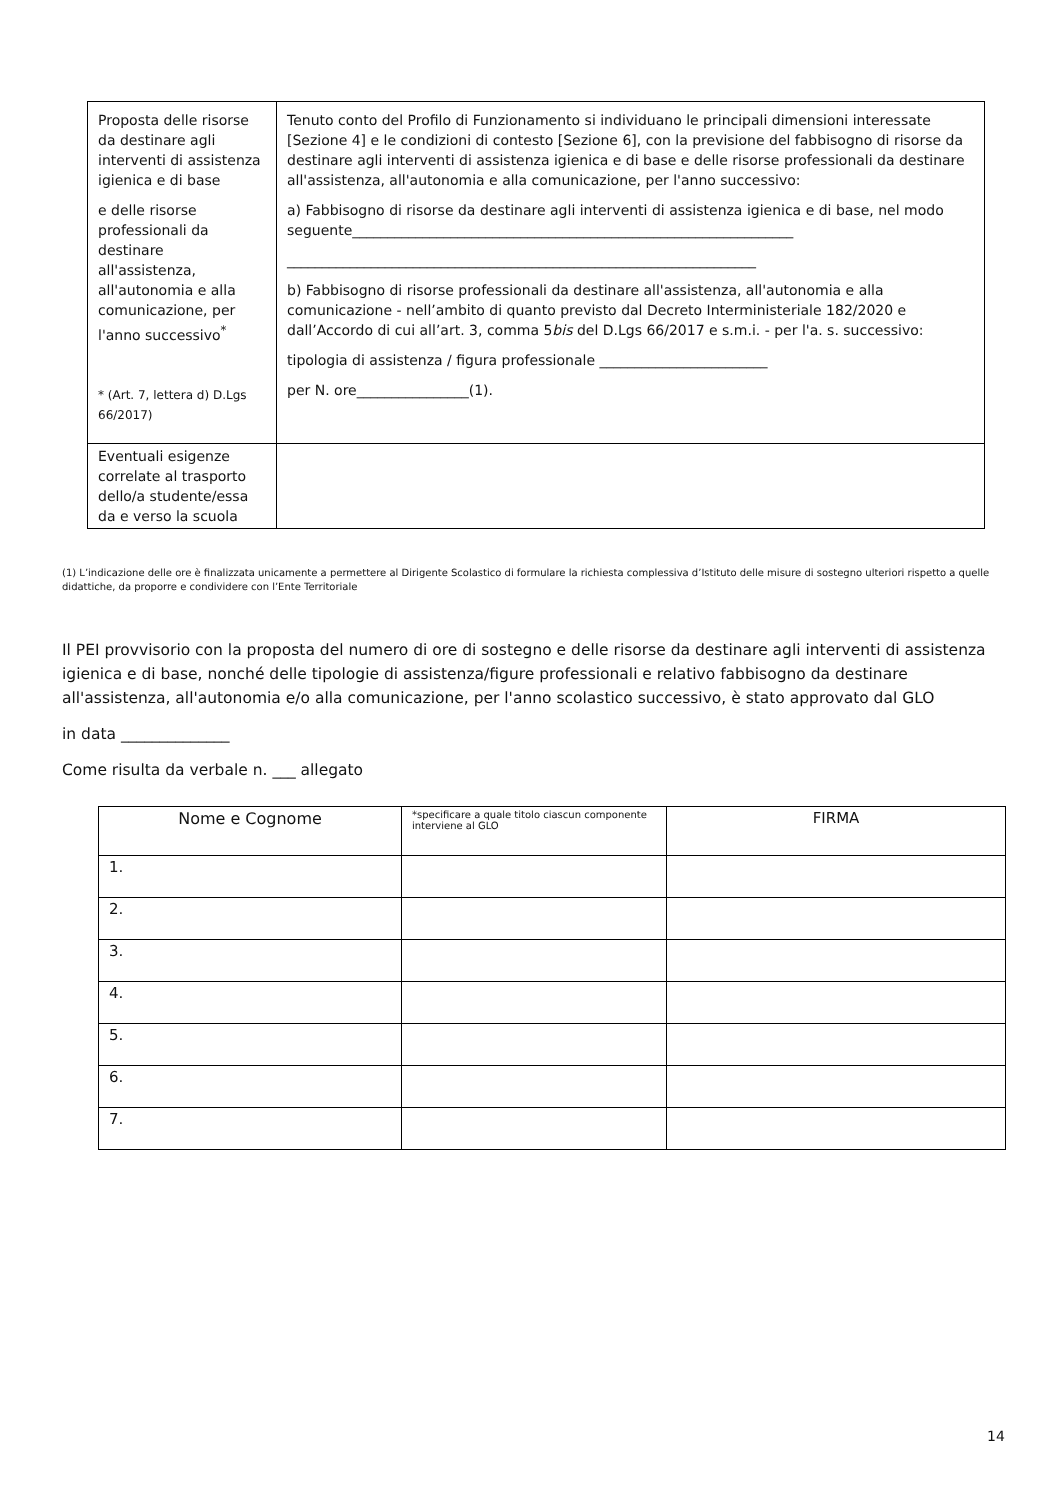| Proposta delle risorse da destinare agli interventi di assistenza igienica e di base e delle risorse professionali da destinare all'assistenza, all'autonomia e alla comunicazione, per l'anno successivo<sup>*</sup> * (Art. 7, lettera d) D.Lgs 66/2017) | Tenuto conto del Profilo di Funzionamento si individuano le principali dimensioni interessate [Sezione 4] e le condizioni di contesto [Sezione 6], con la previsione del fabbisogno di risorse da destinare agli interventi di assistenza igienica e di base e delle risorse professionali da destinare all'assistenza, all'autonomia e alla comunicazione, per l'anno successivo: a) Fabbisogno di risorse da destinare agli interventi di assistenza igienica e di base, nel modo seguente_______________________________________________________________ ___________________________________________________________________ b) Fabbisogno di risorse professionali da destinare all'assistenza, all'autonomia e alla comunicazione - nell’ambito di quanto previsto dal Decreto Interministeriale 182/2020 e dall’Accordo di cui all’art. 3, comma 5 bis del D.Lgs 66/2017 e s.m.i. - per l'a. s. successivo: tipologia di assistenza / figura professionale ________________________ per N. ore________________(1). |
| Eventuali esigenze correlate al trasporto dello/a studente/essa da e verso la scuola | |
(1) L’indicazione delle ore è finalizzata unicamente a permettere al Dirigente Scolastico di formulare la richiesta complessiva d’Istituto delle misure di sostegno ulteriori rispetto a quelle didattiche, da proporre e condividere con l’Ente Territoriale
Il PEI provvisorio con la proposta del numero di ore di sostegno e delle risorse da destinare agli interventi di assistenza igienica e di base, nonché delle tipologie di assistenza/figure professionali e relativo fabbisogno da destinare all'assistenza, all'autonomia e/o alla comunicazione, per l'anno scolastico successivo, è stato approvato dal GLO
in data ______________
Come risulta da verbale n. ___ allegato
| Nome e Cognome | *specificare a quale titolo ciascun componente interviene al GLO | FIRMA |
| --- | --- | --- |
| 1. | | |
| 2. | | |
| 3. | | |
| 4. | | |
| 5. | | |
| 6. | | |
| 7. | | |
14